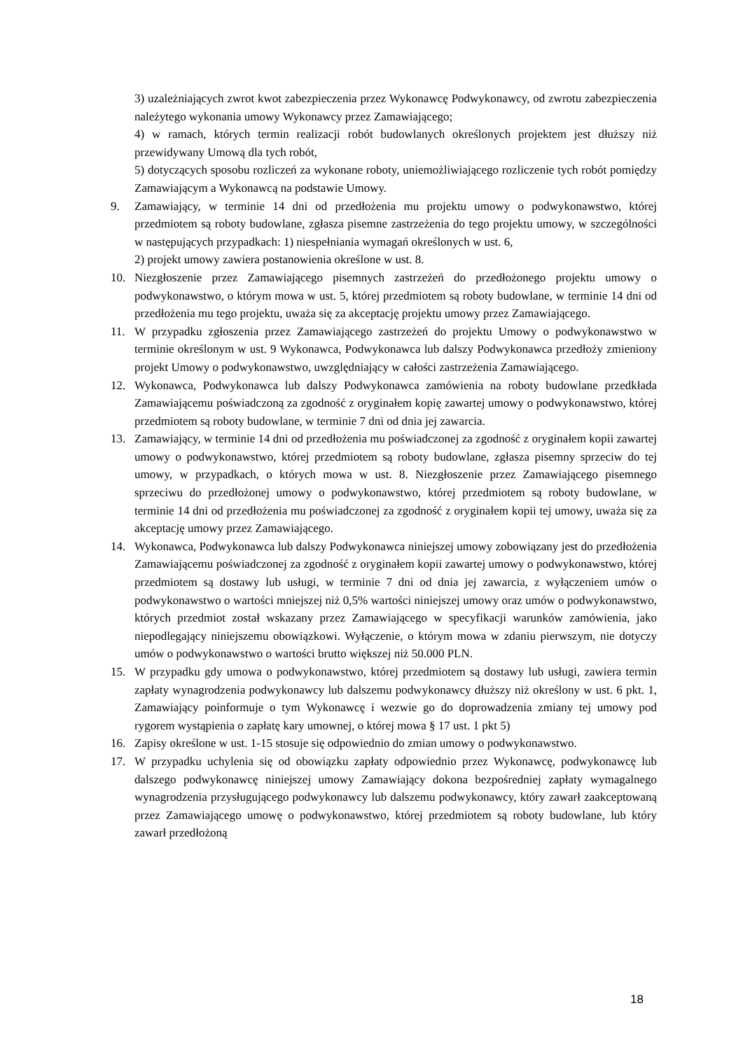3) uzależniających zwrot kwot zabezpieczenia przez Wykonawcę Podwykonawcy, od zwrotu zabezpieczenia należytego wykonania umowy Wykonawcy przez Zamawiającego;
4) w ramach, których termin realizacji robót budowlanych określonych projektem jest dłuższy niż przewidywany Umową dla tych robót,
5) dotyczących sposobu rozliczeń za wykonane roboty, uniemożliwiającego rozliczenie tych robót pomiędzy Zamawiającym a Wykonawcą na podstawie Umowy.
9. Zamawiający, w terminie 14 dni od przedłożenia mu projektu umowy o podwykonawstwo, której przedmiotem są roboty budowlane, zgłasza pisemne zastrzeżenia do tego projektu umowy, w szczególności w następujących przypadkach: 1) niespełniania wymagań określonych w ust. 6,
2) projekt umowy zawiera postanowienia określone w ust. 8.
10. Niezgłoszenie przez Zamawiającego pisemnych zastrzeżeń do przedłożonego projektu umowy o podwykonawstwo, o którym mowa w ust. 5, której przedmiotem są roboty budowlane, w terminie 14 dni od przedłożenia mu tego projektu, uważa się za akceptację projektu umowy przez Zamawiającego.
11. W przypadku zgłoszenia przez Zamawiającego zastrzeżeń do projektu Umowy o podwykonawstwo w terminie określonym w ust. 9 Wykonawca, Podwykonawca lub dalszy Podwykonawca przedłoży zmieniony projekt Umowy o podwykonawstwo, uwzględniający w całości zastrzeżenia Zamawiającego.
12. Wykonawca, Podwykonawca lub dalszy Podwykonawca zamówienia na roboty budowlane przedkłada Zamawiającemu poświadczoną za zgodność z oryginałem kopię zawartej umowy o podwykonawstwo, której przedmiotem są roboty budowlane, w terminie 7 dni od dnia jej zawarcia.
13. Zamawiający, w terminie 14 dni od przedłożenia mu poświadczonej za zgodność z oryginałem kopii zawartej umowy o podwykonawstwo, której przedmiotem są roboty budowlane, zgłasza pisemny sprzeciw do tej umowy, w przypadkach, o których mowa w ust. 8. Niezgłoszenie przez Zamawiającego pisemnego sprzeciwu do przedłożonej umowy o podwykonawstwo, której przedmiotem są roboty budowlane, w terminie 14 dni od przedłożenia mu poświadczonej za zgodność z oryginałem kopii tej umowy, uważa się za akceptację umowy przez Zamawiającego.
14. Wykonawca, Podwykonawca lub dalszy Podwykonawca niniejszej umowy zobowiązany jest do przedłożenia Zamawiającemu poświadczonej za zgodność z oryginałem kopii zawartej umowy o podwykonawstwo, której przedmiotem są dostawy lub usługi, w terminie 7 dni od dnia jej zawarcia, z wyłączeniem umów o podwykonawstwo o wartości mniejszej niż 0,5% wartości niniejszej umowy oraz umów o podwykonawstwo, których przedmiot został wskazany przez Zamawiającego w specyfikacji warunków zamówienia, jako niepodlegający niniejszemu obowiązkowi. Wyłączenie, o którym mowa w zdaniu pierwszym, nie dotyczy umów o podwykonawstwo o wartości brutto większej niż 50.000 PLN.
15. W przypadku gdy umowa o podwykonawstwo, której przedmiotem są dostawy lub usługi, zawiera termin zapłaty wynagrodzenia podwykonawcy lub dalszemu podwykonawcy dłuższy niż określony w ust. 6 pkt. 1, Zamawiający poinformuje o tym Wykonawcę i wezwie go do doprowadzenia zmiany tej umowy pod rygorem wystąpienia o zapłatę kary umownej, o której mowa § 17 ust. 1 pkt 5)
16. Zapisy określone w ust. 1-15 stosuje się odpowiednio do zmian umowy o podwykonawstwo.
17. W przypadku uchylenia się od obowiązku zapłaty odpowiednio przez Wykonawcę, podwykonawcę lub dalszego podwykonawcę niniejszej umowy Zamawiający dokona bezpośredniej zapłaty wymagalnego wynagrodzenia przysługującego podwykonawcy lub dalszemu podwykonawcy, który zawarł zaakceptowaną przez Zamawiającego umowę o podwykonawstwo, której przedmiotem są roboty budowlane, lub który zawarł przedłożoną
18